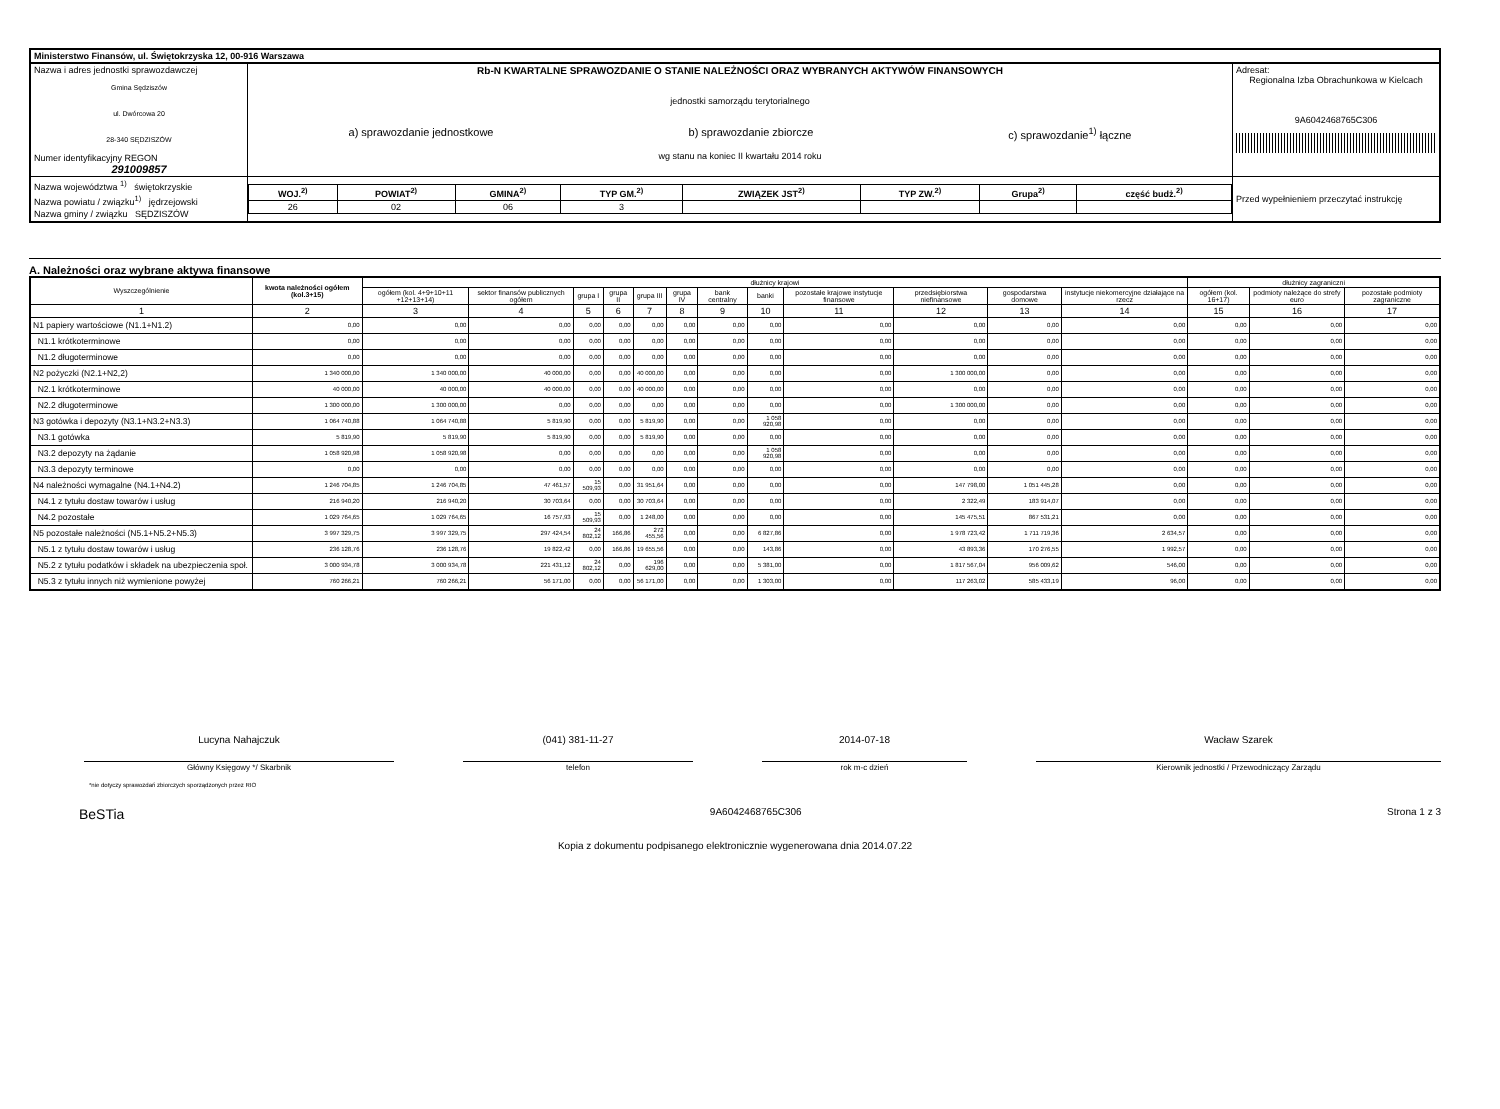| Ministerstwo Finansów, ul. Świętokrzyska 12, 00-916 Warszawa | | | |
| Nazwa i adres jednostki sprawozdawczej Gmina Sędziszów ul. Dwórcowa 20 28-340 SĘDZISZÓW Numer identyfikacyjny REGON 291009857 | Rb-N KWARTALNE SPRAWOZDANIE O STANIE NALEŻNOŚCI ORAZ WYBRANYCH AKTYWÓW FINANSOWYCH jednostki samorządu terytorialnego a) sprawozdanie jednostkowe b) sprawozdanie zbiorcze c) sprawozdanie<sup>1)</sup> łączne wg stanu na koniec II kwartału 2014 roku | | Adresat: Regionalna Izba Obrachunkowa w Kielcach 9A6042468765C306 |
| Nazwa województwa <sup>1)</sup> świętokrzyskie Nazwa powiatu / związku<sup>1)</sup> jędrzejowski Nazwa gminy / związku SĘDZISZÓW | | / WOJ.<sup>2)</sup> / POWIAT<sup>2)</sup> / GMINA<sup>2)</sup> / TYP GM.<sup>2)</sup> / ZWIĄZEK JST<sup>2)</sup> / TYP ZW.<sup>2)</sup> / Grupa<sup>2)</sup> / część budż.<sup>2)</sup> / / --- / --- / --- / --- / --- / --- / --- / --- / / 26 / 02 / 06 / 3 / / / / / | Przed wypełnieniem przeczytać instrukcję |
A. Należności oraz wybrane aktywa finansowe
| Wyszczególnienie | kwota należności ogółem (kol.3+15) | dłużnicy krajowi | | | | | | | | | | | | dłużnicy zagraniczni | | |
| --- | --- | --- | --- | --- | --- | --- | --- | --- | --- | --- | --- | --- | --- | --- | --- | --- |
| | | ogółem (kol. 4+9+10+11 +12+13+14) | sektor finansów publicznych ogółem | grupa I | grupa II | grupa III | grupa IV | bank centralny | banki | pozostałe krajowe instytucje finansowe | przedsiębiorstwa niefinansowe | gospodarstwa domowe | instytucje niekomercyjne działające na rzecz | ogółem (kol. 16+17) | podmioty należące do strefy euro | pozostałe podmioty zagraniczne |
| 1 | 2 | 3 | 4 | 5 | 6 | 7 | 8 | 9 | 10 | 11 | 12 | 13 | 14 | 15 | 16 | 17 |
| N1 papiery wartościowe (N1.1+N1.2) | 0,00 | 0,00 | 0,00 | 0,00 | 0,00 | 0,00 | 0,00 | 0,00 | 0,00 | 0,00 | 0,00 | 0,00 | 0,00 | 0,00 | 0,00 | 0,00 |
| N1.1 krótkoterminowe | 0,00 | 0,00 | 0,00 | 0,00 | 0,00 | 0,00 | 0,00 | 0,00 | 0,00 | 0,00 | 0,00 | 0,00 | 0,00 | 0,00 | 0,00 | 0,00 |
| N1.2 długoterminowe | 0,00 | 0,00 | 0,00 | 0,00 | 0,00 | 0,00 | 0,00 | 0,00 | 0,00 | 0,00 | 0,00 | 0,00 | 0,00 | 0,00 | 0,00 | 0,00 |
| N2 pożyczki (N2.1+N2,2) | 1 340 000,00 | 1 340 000,00 | 40 000,00 | 0,00 | 0,00 | 40 000,00 | 0,00 | 0,00 | 0,00 | 0,00 | 1 300 000,00 | 0,00 | 0,00 | 0,00 | 0,00 | 0,00 |
| N2.1 krótkoterminowe | 40 000,00 | 40 000,00 | 40 000,00 | 0,00 | 0,00 | 40 000,00 | 0,00 | 0,00 | 0,00 | 0,00 | 0,00 | 0,00 | 0,00 | 0,00 | 0,00 | 0,00 |
| N2.2 długoterminowe | 1 300 000,00 | 1 300 000,00 | 0,00 | 0,00 | 0,00 | 0,00 | 0,00 | 0,00 | 0,00 | 0,00 | 1 300 000,00 | 0,00 | 0,00 | 0,00 | 0,00 | 0,00 |
| N3 gotówka i depozyty (N3.1+N3.2+N3.3) | 1 064 740,88 | 1 064 740,88 | 5 819,90 | 0,00 | 0,00 | 5 819,90 | 0,00 | 0,00 | 1 058 920,98 | 0,00 | 0,00 | 0,00 | 0,00 | 0,00 | 0,00 | 0,00 |
| N3.1 gotówka | 5 819,90 | 5 819,90 | 5 819,90 | 0,00 | 0,00 | 5 819,90 | 0,00 | 0,00 | 0,00 | 0,00 | 0,00 | 0,00 | 0,00 | 0,00 | 0,00 | 0,00 |
| N3.2 depozyty na żądanie | 1 058 920,98 | 1 058 920,98 | 0,00 | 0,00 | 0,00 | 0,00 | 0,00 | 0,00 | 1 058 920,98 | 0,00 | 0,00 | 0,00 | 0,00 | 0,00 | 0,00 | 0,00 |
| N3.3 depozyty terminowe | 0,00 | 0,00 | 0,00 | 0,00 | 0,00 | 0,00 | 0,00 | 0,00 | 0,00 | 0,00 | 0,00 | 0,00 | 0,00 | 0,00 | 0,00 | 0,00 |
| N4 należności wymagalne (N4.1+N4.2) | 1 246 704,85 | 1 246 704,85 | 47 461,57 | 15 509,93 | 0,00 | 31 951,64 | 0,00 | 0,00 | 0,00 | 0,00 | 147 798,00 | 1 051 445,28 | 0,00 | 0,00 | 0,00 | 0,00 |
| N4.1 z tytułu dostaw towarów i usług | 216 940,20 | 216 940,20 | 30 703,64 | 0,00 | 0,00 | 30 703,64 | 0,00 | 0,00 | 0,00 | 0,00 | 2 322,49 | 183 914,07 | 0,00 | 0,00 | 0,00 | 0,00 |
| N4.2 pozostałe | 1 029 764,65 | 1 029 764,65 | 16 757,93 | 15 509,93 | 0,00 | 1 248,00 | 0,00 | 0,00 | 0,00 | 0,00 | 145 475,51 | 867 531,21 | 0,00 | 0,00 | 0,00 | 0,00 |
| N5 pozostałe należności (N5.1+N5.2+N5.3) | 3 997 329,75 | 3 997 329,75 | 297 424,54 | 24 802,12 | 166,86 | 272 455,56 | 0,00 | 0,00 | 6 827,86 | 0,00 | 1 978 723,42 | 1 711 719,36 | 2 634,57 | 0,00 | 0,00 | 0,00 |
| N5.1 z tytułu dostaw towarów i usług | 236 128,76 | 236 128,76 | 19 822,42 | 0,00 | 166,86 | 19 655,56 | 0,00 | 0,00 | 143,86 | 0,00 | 43 893,36 | 170 276,55 | 1 992,57 | 0,00 | 0,00 | 0,00 |
| N5.2 z tytułu podatków i składek na ubezpieczenia społ. | 3 000 934,78 | 3 000 934,78 | 221 431,12 | 24 802,12 | 0,00 | 196 629,00 | 0,00 | 0,00 | 5 381,00 | 0,00 | 1 817 567,04 | 956 009,62 | 546,00 | 0,00 | 0,00 | 0,00 |
| N5.3 z tytułu innych niż wymienione powyżej | 760 266,21 | 760 266,21 | 56 171,00 | 0,00 | 0,00 | 56 171,00 | 0,00 | 0,00 | 1 303,00 | 0,00 | 117 263,02 | 585 433,19 | 96,00 | 0,00 | 0,00 | 0,00 |
Lucyna Nahajczuk
Główny Księgowy */ Skarbnik
(041) 381-11-27
telefon
2014-07-18
rok m-c dzień
Wacław Szarek
Kierownik jednostki / Przewodniczący Zarządu
*nie dotyczy sprawozdań zbiorczych sporządzonych przez RIO
BeSTia 9A6042468765C306 Strona 1 z 3
Kopia z dokumentu podpisanego elektronicznie wygenerowana dnia 2014.07.22